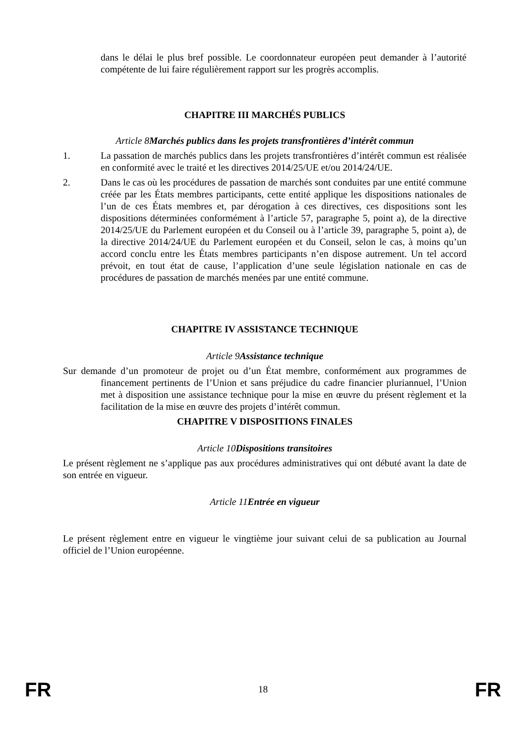dans le délai le plus bref possible. Le coordonnateur européen peut demander à l’autorité compétente de lui faire régulièrement rapport sur les progrès accomplis.
CHAPITRE III MARCHÉS PUBLICS
Article 8Marchés publics dans les projets transfrontières d’intérêt commun
1. La passation de marchés publics dans les projets transfrontières d’intérêt commun est réalisée en conformité avec le traité et les directives 2014/25/UE et/ou 2014/24/UE.
2. Dans le cas où les procédures de passation de marchés sont conduites par une entité commune créée par les États membres participants, cette entité applique les dispositions nationales de l’un de ces États membres et, par dérogation à ces directives, ces dispositions sont les dispositions déterminées conformément à l’article 57, paragraphe 5, point a), de la directive 2014/25/UE du Parlement européen et du Conseil ou à l’article 39, paragraphe 5, point a), de la directive 2014/24/UE du Parlement européen et du Conseil, selon le cas, à moins qu’un accord conclu entre les États membres participants n’en dispose autrement. Un tel accord prévoit, en tout état de cause, l’application d’une seule législation nationale en cas de procédures de passation de marchés menées par une entité commune.
CHAPITRE IV ASSISTANCE TECHNIQUE
Article 9Assistance technique
Sur demande d’un promoteur de projet ou d’un État membre, conformément aux programmes de financement pertinents de l’Union et sans préjudice du cadre financier pluriannuel, l’Union met à disposition une assistance technique pour la mise en œuvre du présent règlement et la facilitation de la mise en œuvre des projets d’intérêt commun.
CHAPITRE V DISPOSITIONS FINALES
Article 10Dispositions transitoires
Le présent règlement ne s’applique pas aux procédures administratives qui ont débuté avant la date de son entrée en vigueur.
Article 11Entrée en vigueur
Le présent règlement entre en vigueur le vingtième jour suivant celui de sa publication au Journal officiel de l’Union européenne.
FR 18 FR